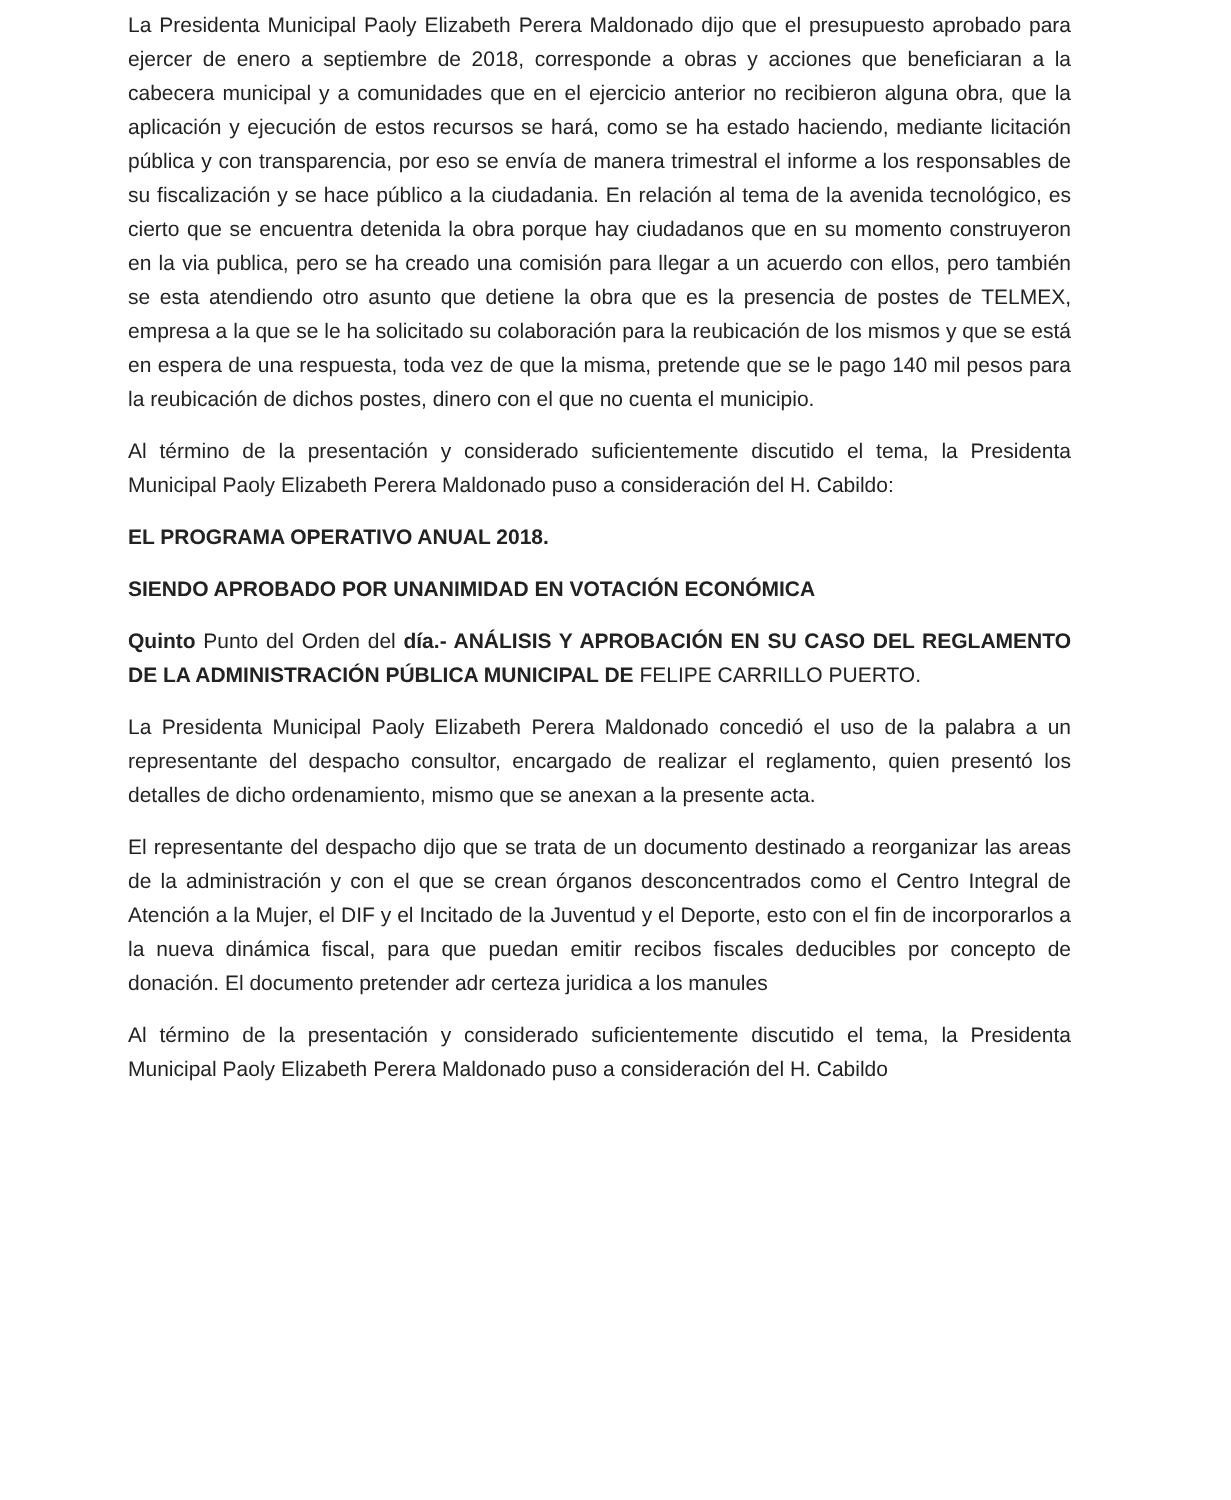La Presidenta Municipal Paoly Elizabeth Perera Maldonado dijo que el presupuesto aprobado para ejercer de enero a septiembre de 2018, corresponde a obras y acciones que beneficiaran a la cabecera municipal y a comunidades que en el ejercicio anterior no recibieron alguna obra, que la aplicación y ejecución de estos recursos se hará, como se ha estado haciendo, mediante licitación pública y con transparencia, por eso se envía de manera trimestral el informe a los responsables de su fiscalización y se hace público a la ciudadania. En relación al tema de la avenida tecnológico, es cierto que se encuentra detenida la obra porque hay ciudadanos que en su momento construyeron en la via publica, pero se ha creado una comisión para llegar a un acuerdo con ellos, pero también se esta atendiendo otro asunto que detiene la obra que es la presencia de postes de TELMEX, empresa a la que se le ha solicitado su colaboración para la reubicación de los mismos y que se está en espera de una respuesta, toda vez de que la misma, pretende que se le pago 140 mil pesos para la reubicación de dichos postes, dinero con el que no cuenta el municipio.
Al término de la presentación y considerado suficientemente discutido el tema, la Presidenta Municipal Paoly Elizabeth Perera Maldonado puso a consideración del H. Cabildo:
EL PROGRAMA OPERATIVO ANUAL 2018.
SIENDO APROBADO POR UNANIMIDAD EN VOTACIÓN ECONÓMICA
Quinto Punto del Orden del día.- ANÁLISIS Y APROBACIÓN EN SU CASO DEL REGLAMENTO DE LA ADMINISTRACIÓN PÚBLICA MUNICIPAL DE FELIPE CARRILLO PUERTO.
La Presidenta Municipal Paoly Elizabeth Perera Maldonado concedió el uso de la palabra a un representante del despacho consultor, encargado de realizar el reglamento, quien presentó los detalles de dicho ordenamiento, mismo que se anexan a la presente acta.
El representante del despacho dijo que se trata de un documento destinado a reorganizar las areas de la administración y con el que se crean órganos desconcentrados como el Centro Integral de Atención a la Mujer, el DIF y el Incitado de la Juventud y el Deporte, esto con el fin de incorporarlos a la nueva dinámica fiscal, para que puedan emitir recibos fiscales deducibles por concepto de donación. El documento pretender adr certeza juridica a los manules
Al término de la presentación y considerado suficientemente discutido el tema, la Presidenta Municipal Paoly Elizabeth Perera Maldonado puso a consideración del H. Cabildo